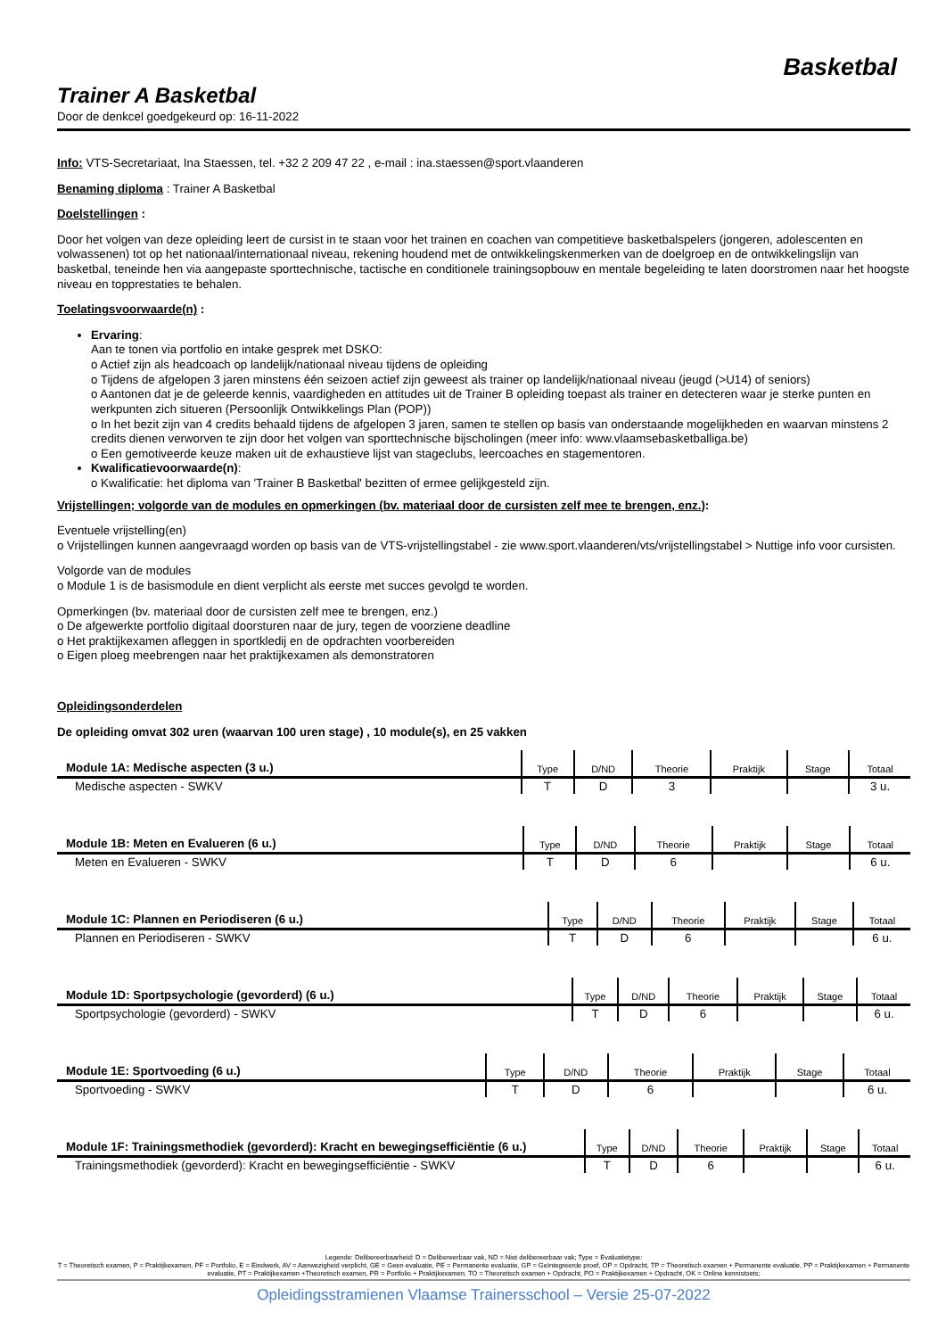Basketbal
Trainer A Basketbal
Door de denkcel goedgekeurd op: 16-11-2022
Info: VTS-Secretariaat, Ina Staessen, tel. +32 2 209 47 22 , e-mail : ina.staessen@sport.vlaanderen
Benaming diploma : Trainer A Basketbal
Doelstellingen :
Door het volgen van deze opleiding leert de cursist in te staan voor het trainen en coachen van competitieve basketbalspelers (jongeren, adolescenten en volwassenen) tot op het nationaal/internationaal niveau, rekening houdend met de ontwikkelingskenmerken van de doelgroep en de ontwikkelingslijn van basketbal, teneinde hen via aangepaste sporttechnische, tactische en conditionele trainingsopbouw en mentale begeleiding te laten doorstromen naar het hoogste niveau en topprestaties te behalen.
Toelatingsvoorwaarde(n) :
Ervaring:
Aan te tonen via portfolio en intake gesprek met DSKO:
o Actief zijn als headcoach op landelijk/nationaal niveau tijdens de opleiding
o Tijdens de afgelopen 3 jaren minstens één seizoen actief zijn geweest als trainer op landelijk/nationaal niveau (jeugd (>U14) of seniors)
o Aantonen dat je de geleerde kennis, vaardigheden en attitudes uit de Trainer B opleiding toepast als trainer en detecteren waar je sterke punten en werkpunten zich situeren (Persoonlijk Ontwikkelings Plan (POP))
o In het bezit zijn van 4 credits behaald tijdens de afgelopen 3 jaren, samen te stellen op basis van onderstaande mogelijkheden en waarvan minstens 2 credits dienen verworven te zijn door het volgen van sporttechnische bijscholingen (meer info: www.vlaamsebasketballiga.be)
o Een gemotiveerde keuze maken uit de exhaustieve lijst van stageclubs, leercoaches en stagementoren.
Kwalificatievoorwaarde(n):
o Kwalificatie: het diploma van 'Trainer B Basketbal' bezitten of ermee gelijkgesteld zijn.
Vrijstellingen; volgorde van de modules en opmerkingen (bv. materiaal door de cursisten zelf mee te brengen, enz.):
Eventuele vrijstelling(en)
o Vrijstellingen kunnen aangevraagd worden op basis van de VTS-vrijstellingstabel - zie www.sport.vlaanderen/vts/vrijstellingstabel > Nuttige info voor cursisten.
Volgorde van de modules
o Module 1 is de basismodule en dient verplicht als eerste met succes gevolgd te worden.
Opmerkingen (bv. materiaal door de cursisten zelf mee te brengen, enz.)
o De afgewerkte portfolio digitaal doorsturen naar de jury, tegen de voorziene deadline
o Het praktijkexamen afleggen in sportkledij en de opdrachten voorbereiden
o Eigen ploeg meebrengen naar het praktijkexamen als demonstratoren
Opleidingsonderdelen
De opleiding omvat 302 uren (waarvan 100 uren stage) , 10 module(s), en 25 vakken
| Module 1A: Medische aspecten (3 u.) | Type | D/ND | Theorie | Praktijk | Stage | Totaal |
| --- | --- | --- | --- | --- | --- | --- |
| Medische aspecten - SWKV | T | D | 3 | | | 3 u. |
| Module 1B: Meten en Evalueren (6 u.) | Type | D/ND | Theorie | Praktijk | Stage | Totaal |
| --- | --- | --- | --- | --- | --- | --- |
| Meten en Evalueren - SWKV | T | D | 6 | | | 6 u. |
| Module 1C: Plannen en Periodiseren (6 u.) | Type | D/ND | Theorie | Praktijk | Stage | Totaal |
| --- | --- | --- | --- | --- | --- | --- |
| Plannen en Periodiseren - SWKV | T | D | 6 | | | 6 u. |
| Module 1D: Sportpsychologie (gevorderd) (6 u.) | Type | D/ND | Theorie | Praktijk | Stage | Totaal |
| --- | --- | --- | --- | --- | --- | --- |
| Sportpsychologie (gevorderd) - SWKV | T | D | 6 | | | 6 u. |
| Module 1E: Sportvoeding (6 u.) | Type | D/ND | Theorie | Praktijk | Stage | Totaal |
| --- | --- | --- | --- | --- | --- | --- |
| Sportvoeding - SWKV | T | D | 6 | | | 6 u. |
| Module 1F: Trainingsmethodiek (gevorderd): Kracht en bewegingsefficiëntie (6 u.) | Type | D/ND | Theorie | Praktijk | Stage | Totaal |
| --- | --- | --- | --- | --- | --- | --- |
| Trainingsmethodiek (gevorderd): Kracht en bewegingsefficiëntie - SWKV | T | D | 6 | | | 6 u. |
Legende: Delibereerbaarheid: D = Delibereerbaar vak, ND = Niet delibereerbaar vak; Type = Evaluatietype:
T = Theoretisch examen, P = Praktijkexamen, PF = Portfolio, E = Eindwerk, AV = Aanwezigheid verplicht, GE = Geen evaluatie, PE = Permanente evaluatie, GP = Geïntegreerde proef, OP = Opdracht, TP = Theoretisch examen + Permanente evaluatie, PP = Praktijkexamen + Permanente evaluatie, PT = Praktijkexamen +Theoretisch examen, PR = Portfolio + Praktijkexamen, TO = Theoretisch examen + Opdracht, PO = Praktijkexamen + Opdracht, OK = Online kennistoets;
Opleidingsstramienen Vlaamse Trainersschool – Versie 25-07-2022